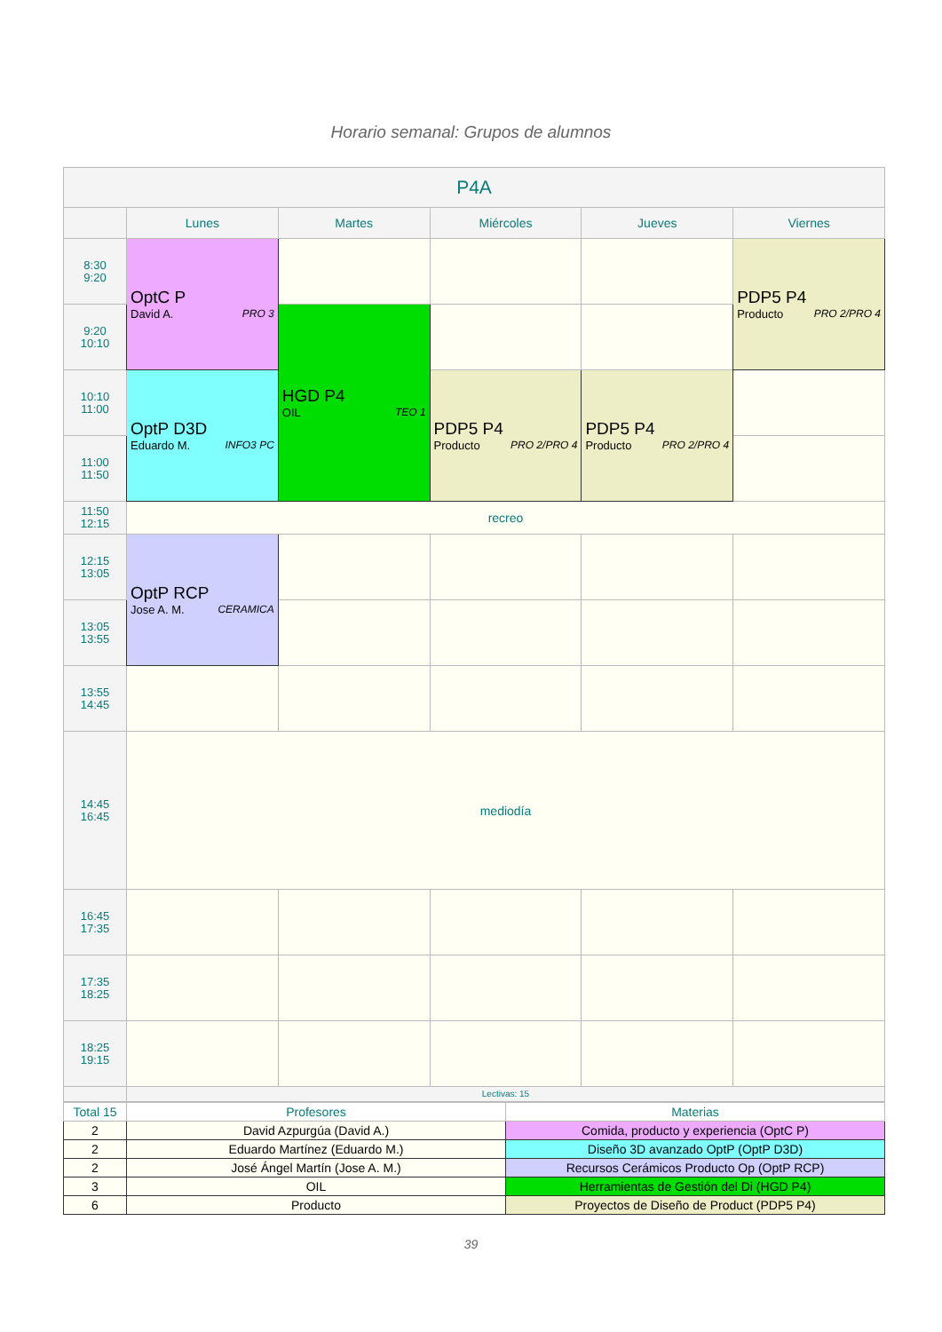Horario semanal: Grupos de alumnos
| P4A | | | | | |
| --- | --- | --- | --- | --- | --- |
| | Lunes | Martes | Miércoles | Jueves | Viernes |
| 8:30 9:20 | OptC P David A. PRO 3 | | | | PDP5 P4 Producto PRO 2/PRO 4 |
| 9:20 10:10 | | HGD P4 OIL TEO 1 | | | |
| 10:10 11:00 | OptP D3D Eduardo M. INFO3 PC | | PDP5 P4 Producto PRO 2/PRO 4 | PDP5 P4 Producto PRO 2/PRO 4 | |
| 11:00 11:50 | | | | | |
| 11:50 12:15 | recreo | | | | |
| 12:15 13:05 | OptP RCP Jose A. M. CERAMICA | | | | |
| 13:05 13:55 | | | | | |
| 13:55 14:45 | | | | | |
| 14:45 16:45 | mediodía | | | | |
| 16:45 17:35 | | | | | |
| 17:35 18:25 | | | | | |
| 18:25 19:15 | | | | | |
| | Lectivas: 15 | | | | |
| Total 15 | Profesores | Materias |
| 2 | David Azpurgúa (David A.) | Comida, producto y experiencia (OptC P) |
| 2 | Eduardo Martínez (Eduardo M.) | Diseño 3D avanzado OptP (OptP D3D) |
| 2 | José Ángel Martín (Jose A. M.) | Recursos Cerámicos Producto Op (OptP RCP) |
| 3 | OIL | Herramientas de Gestión del Di (HGD P4) |
| 6 | Producto | Proyectos de Diseño de Product (PDP5 P4) |
39